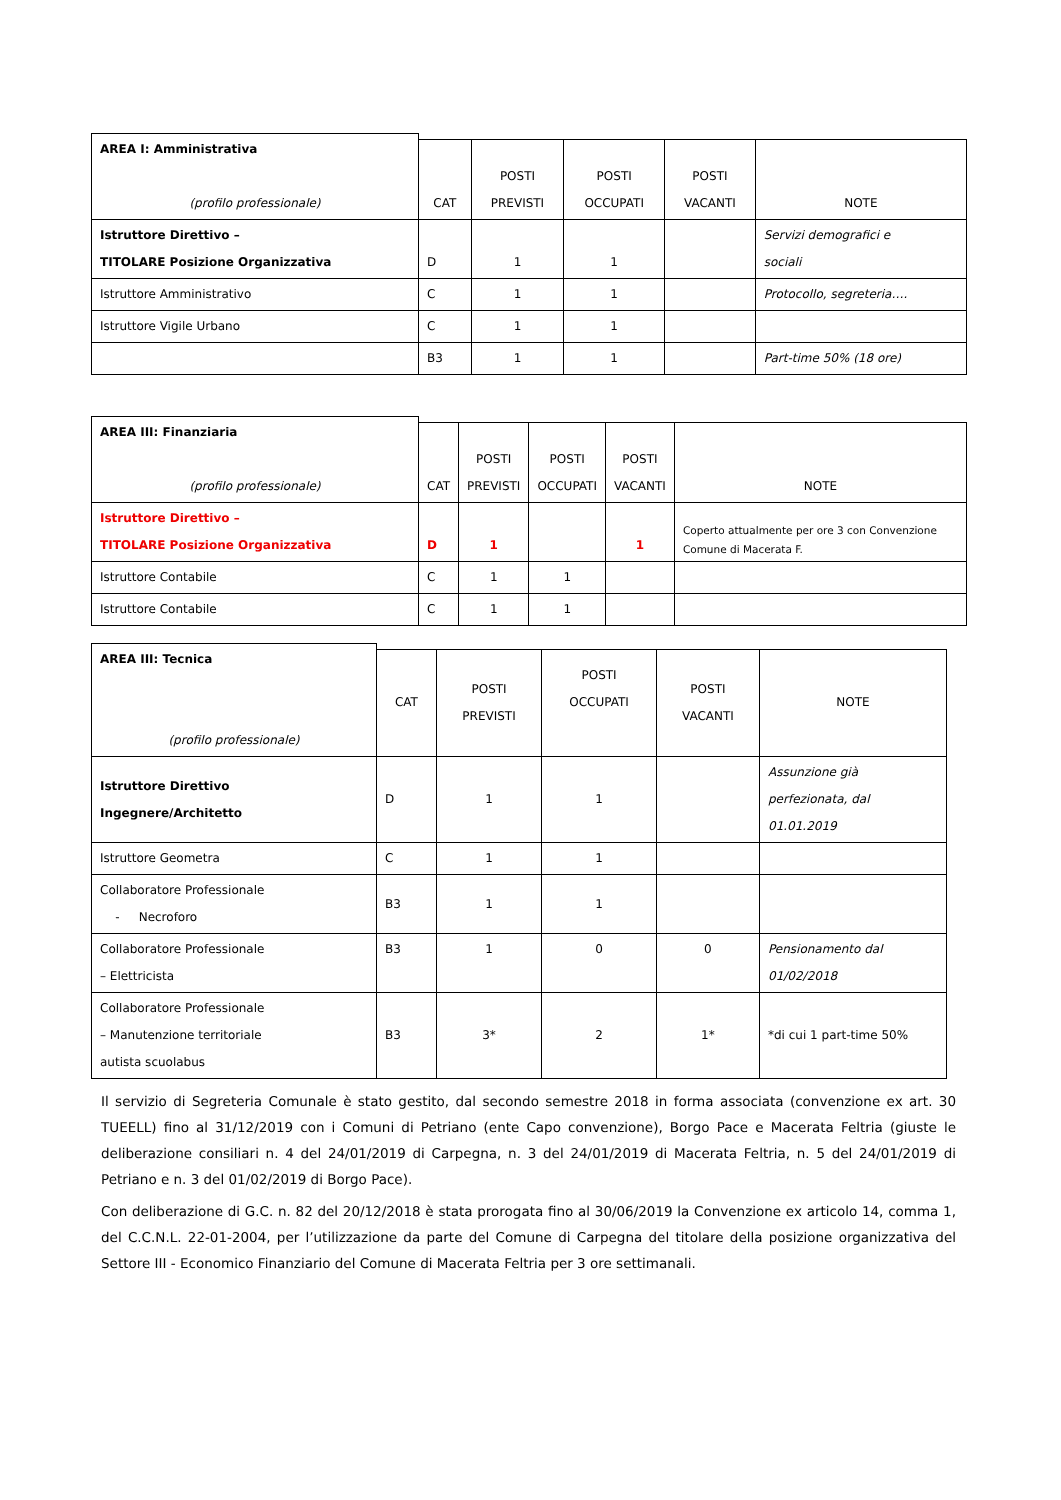| AREA I: Amministrativa (profilo professionale) | | | | | |
| | CAT | POSTI PREVISTI | POSTI OCCUPATI | POSTI VACANTI | NOTE |
| Istruttore Direttivo – TITOLARE Posizione Organizzativa | D | 1 | 1 | | Servizi demografici e sociali |
| Istruttore Amministrativo | C | 1 | 1 | | Protocollo, segreteria…. |
| Istruttore Vigile Urbano | C | 1 | 1 | | |
| | B3 | 1 | 1 | | Part-time 50% (18 ore) |
| AREA III: Finanziaria (profilo professionale) | | | | | |
| | CAT | POSTI PREVISTI | POSTI OCCUPATI | POSTI VACANTI | NOTE |
| Istruttore Direttivo – TITOLARE Posizione Organizzativa | D | 1 | | 1 | Coperto attualmente per ore 3 con Convenzione Comune di Macerata F. |
| Istruttore Contabile | C | 1 | 1 | | |
| Istruttore Contabile | C | 1 | 1 | | |
| AREA III: Tecnica (profilo professionale) | | | | | |
| | CAT | POSTI PREVISTI | POSTI OCCUPATI | POSTI VACANTI | NOTE |
| Istruttore Direttivo Ingegnere/Architetto | D | 1 | 1 | | Assunzione già perfezionata, dal 01.01.2019 |
| Istruttore Geometra | C | 1 | 1 | | |
| Collaboratore Professionale - Necroforo | B3 | 1 | 1 | | |
| Collaboratore Professionale – Elettricista | B3 | 1 | 0 | 0 | Pensionamento dal 01/02/2018 |
| Collaboratore Professionale – Manutenzione territoriale autista scuolabus | B3 | 3* | 2 | 1* | *di cui 1 part-time 50% |
Il servizio di Segreteria Comunale è stato gestito, dal secondo semestre 2018 in forma associata (convenzione ex art. 30 TUEELL) fino al 31/12/2019 con i Comuni di Petriano (ente Capo convenzione), Borgo Pace e Macerata Feltria (giuste le deliberazione consiliari n. 4 del 24/01/2019 di Carpegna, n. 3 del 24/01/2019 di Macerata Feltria, n. 5 del 24/01/2019 di Petriano e n. 3 del 01/02/2019 di Borgo Pace).
Con deliberazione di G.C. n. 82 del 20/12/2018 è stata prorogata fino al 30/06/2019 la Convenzione ex articolo 14, comma 1, del C.C.N.L. 22-01-2004, per l’utilizzazione da parte del Comune di Carpegna del titolare della posizione organizzativa del Settore III - Economico Finanziario del Comune di Macerata Feltria per 3 ore settimanali.